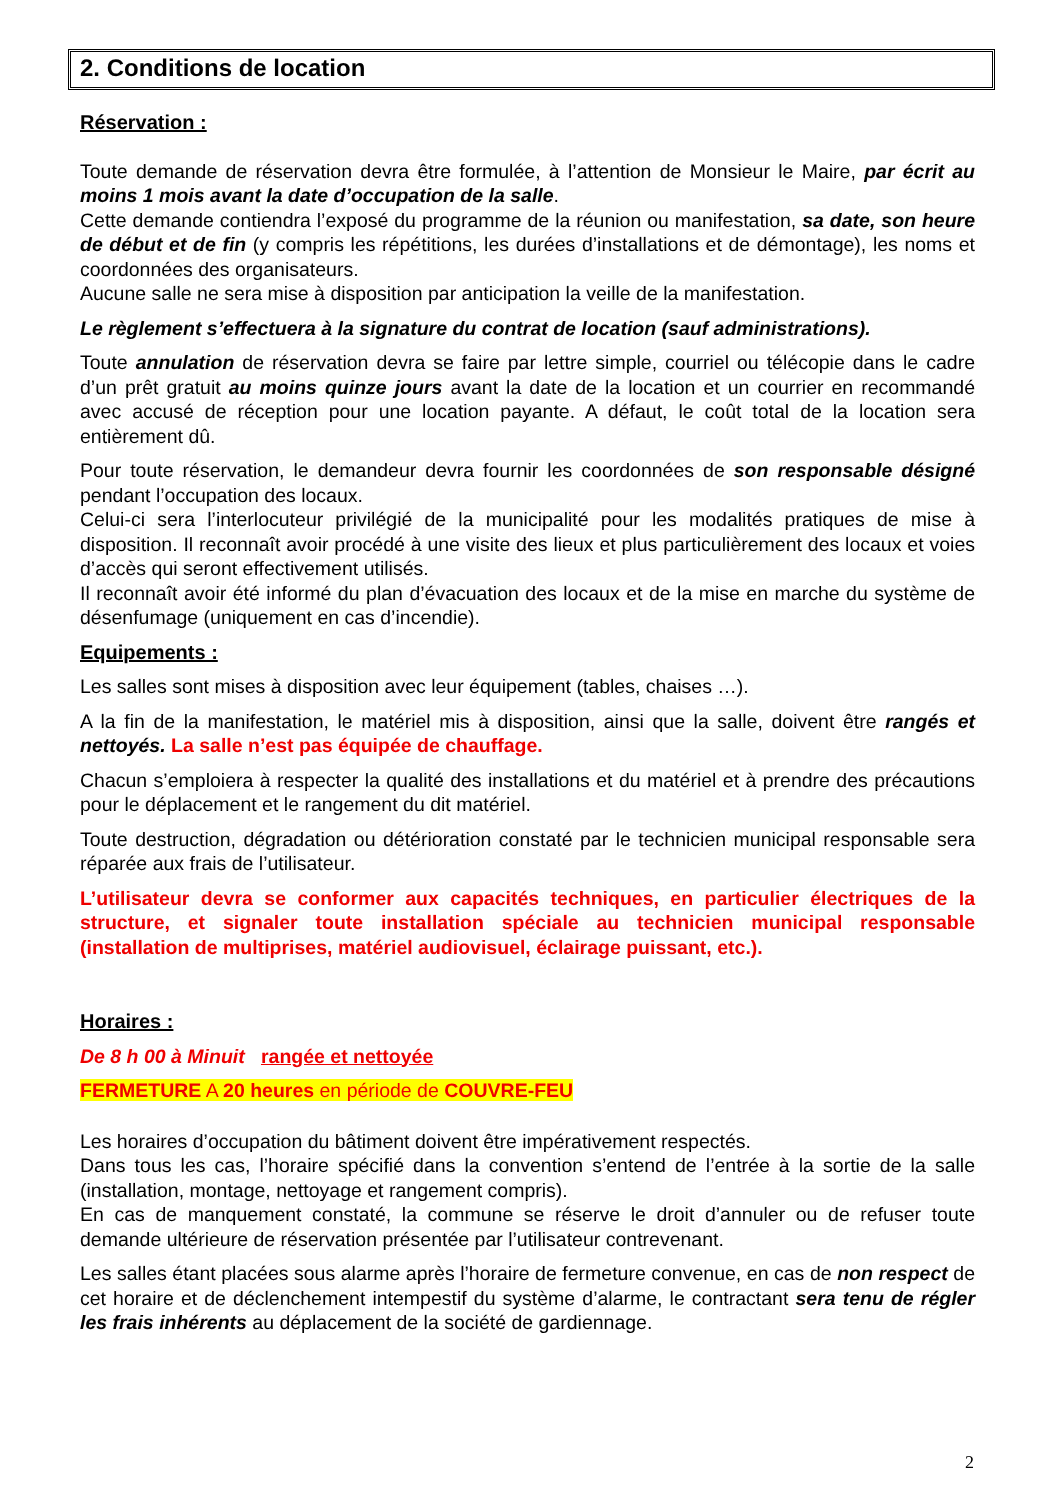2. Conditions de location
Réservation :
Toute demande de réservation devra être formulée, à l’attention de Monsieur le Maire, par écrit au moins 1 mois avant la date d’occupation de la salle.
Cette demande contiendra l’exposé du programme de la réunion ou manifestation, sa date, son heure de début et de fin (y compris les répétitions, les durées d’installations et de démontage), les noms et coordonnées des organisateurs.
Aucune salle ne sera mise à disposition par anticipation la veille de la manifestation.
Le règlement s’effectuera à la signature du contrat de location (sauf administrations).
Toute annulation de réservation devra se faire par lettre simple, courriel ou télécopie dans le cadre d’un prêt gratuit au moins quinze jours avant la date de la location et un courrier en recommandé avec accusé de réception pour une location payante. A défaut, le coût total de la location sera entièrement dû.
Pour toute réservation, le demandeur devra fournir les coordonnées de son responsable désigné pendant l’occupation des locaux.
Celui-ci sera l’interlocuteur privilégié de la municipalité pour les modalités pratiques de mise à disposition. Il reconnaît avoir procédé à une visite des lieux et plus particulièrement des locaux et voies d’accès qui seront effectivement utilisés.
Il reconnaît avoir été informé du plan d’évacuation des locaux et de la mise en marche du système de désenfumage (uniquement en cas d’incendie).
Equipements :
Les salles sont mises à disposition avec leur équipement (tables, chaises …).
A la fin de la manifestation, le matériel mis à disposition, ainsi que la salle, doivent être rangés et nettoyés. La salle n’est pas équipée de chauffage.
Chacun s’emploiera à respecter la qualité des installations et du matériel et à prendre des précautions pour le déplacement et le rangement du dit matériel.
Toute destruction, dégradation ou détérioration constaté par le technicien municipal responsable sera réparée aux frais de l’utilisateur.
L’utilisateur devra se conformer aux capacités techniques, en particulier électriques de la structure, et signaler toute installation spéciale au technicien municipal responsable (installation de multiprises, matériel audiovisuel, éclairage puissant, etc.).
Horaires :
De 8 h 00 à Minuit rangée et nettoyée
FERMETURE A 20 heures en période de COUVRE-FEU
Les horaires d’occupation du bâtiment doivent être impérativement respectés.
Dans tous les cas, l’horaire spécifié dans la convention s’entend de l’entrée à la sortie de la salle (installation, montage, nettoyage et rangement compris).
En cas de manquement constaté, la commune se réserve le droit d’annuler ou de refuser toute demande ultérieure de réservation présentée par l’utilisateur contrevenant.
Les salles étant placées sous alarme après l’horaire de fermeture convenue, en cas de non respect de cet horaire et de déclenchement intempestif du système d’alarme, le contractant sera tenu de régler les frais inhérents au déplacement de la société de gardiennage.
2